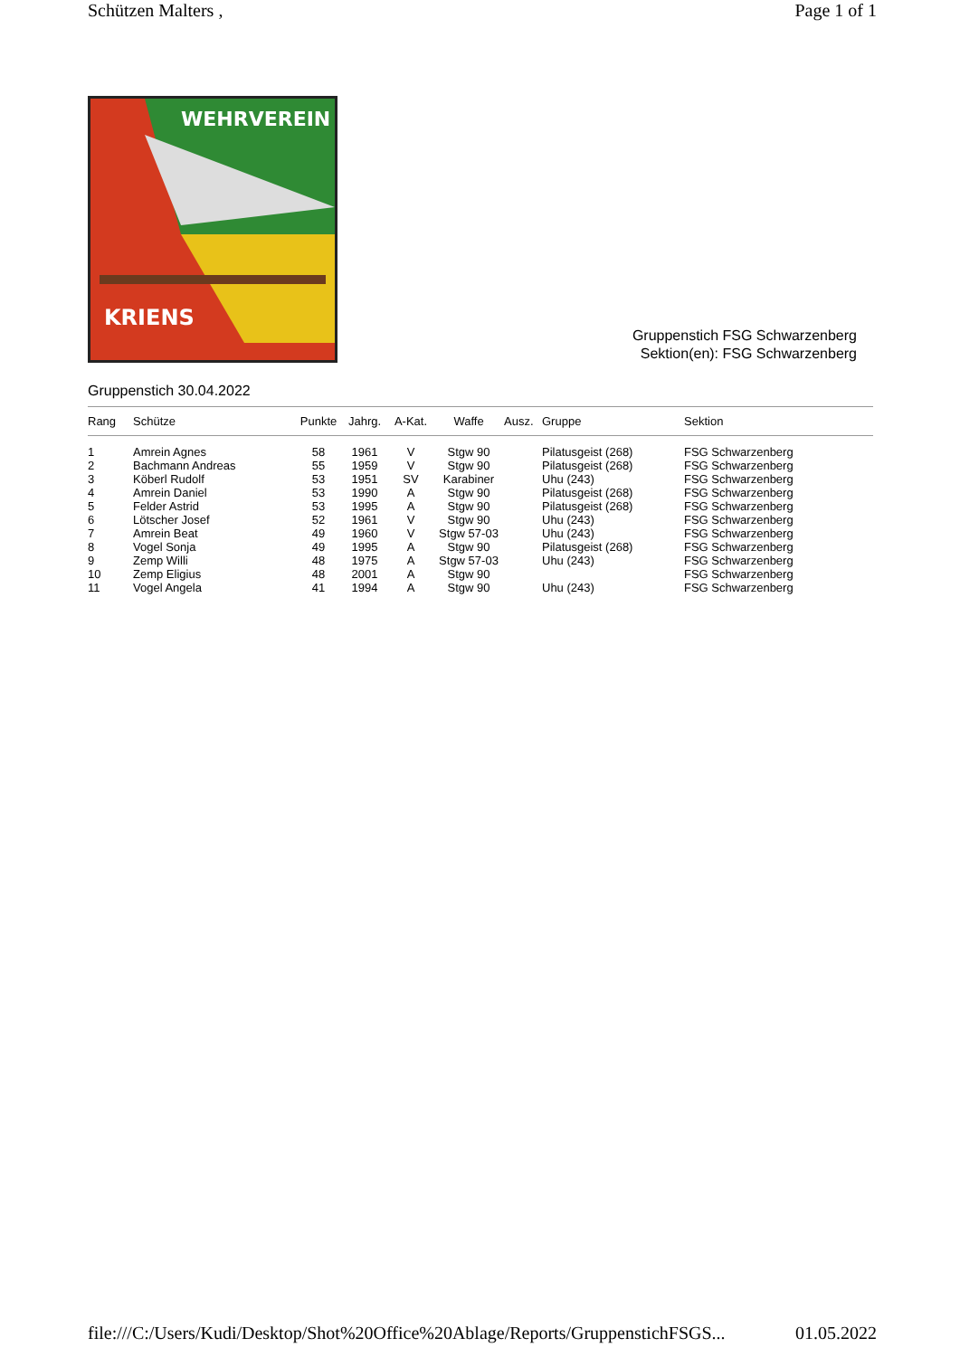Schützen Malters , Page 1 of 1
WEHRVEREIN
KRIENS
Gruppenstich FSG Schwarzenberg
Sektion(en): FSG Schwarzenberg
Gruppenstich 30.04.2022
| Rang | Schütze | Punkte | Jahrg. | A-Kat. | Waffe | Ausz. | Gruppe | Sektion |
| --- | --- | --- | --- | --- | --- | --- | --- | --- |
| 1 | Amrein Agnes | 58 | 1961 | V | Stgw 90 | | Pilatusgeist (268) | FSG Schwarzenberg |
| 2 | Bachmann Andreas | 55 | 1959 | V | Stgw 90 | | Pilatusgeist (268) | FSG Schwarzenberg |
| 3 | Köberl Rudolf | 53 | 1951 | SV | Karabiner | | Uhu (243) | FSG Schwarzenberg |
| 4 | Amrein Daniel | 53 | 1990 | A | Stgw 90 | | Pilatusgeist (268) | FSG Schwarzenberg |
| 5 | Felder Astrid | 53 | 1995 | A | Stgw 90 | | Pilatusgeist (268) | FSG Schwarzenberg |
| 6 | Lötscher Josef | 52 | 1961 | V | Stgw 90 | | Uhu (243) | FSG Schwarzenberg |
| 7 | Amrein Beat | 49 | 1960 | V | Stgw 57-03 | | Uhu (243) | FSG Schwarzenberg |
| 8 | Vogel Sonja | 49 | 1995 | A | Stgw 90 | | Pilatusgeist (268) | FSG Schwarzenberg |
| 9 | Zemp Willi | 48 | 1975 | A | Stgw 57-03 | | Uhu (243) | FSG Schwarzenberg |
| 10 | Zemp Eligius | 48 | 2001 | A | Stgw 90 | | | FSG Schwarzenberg |
| 11 | Vogel Angela | 41 | 1994 | A | Stgw 90 | | Uhu (243) | FSG Schwarzenberg |
file:///C:/Users/Kudi/Desktop/Shot%20Office%20Ablage/Reports/GruppenstichFSGS... 01.05.2022